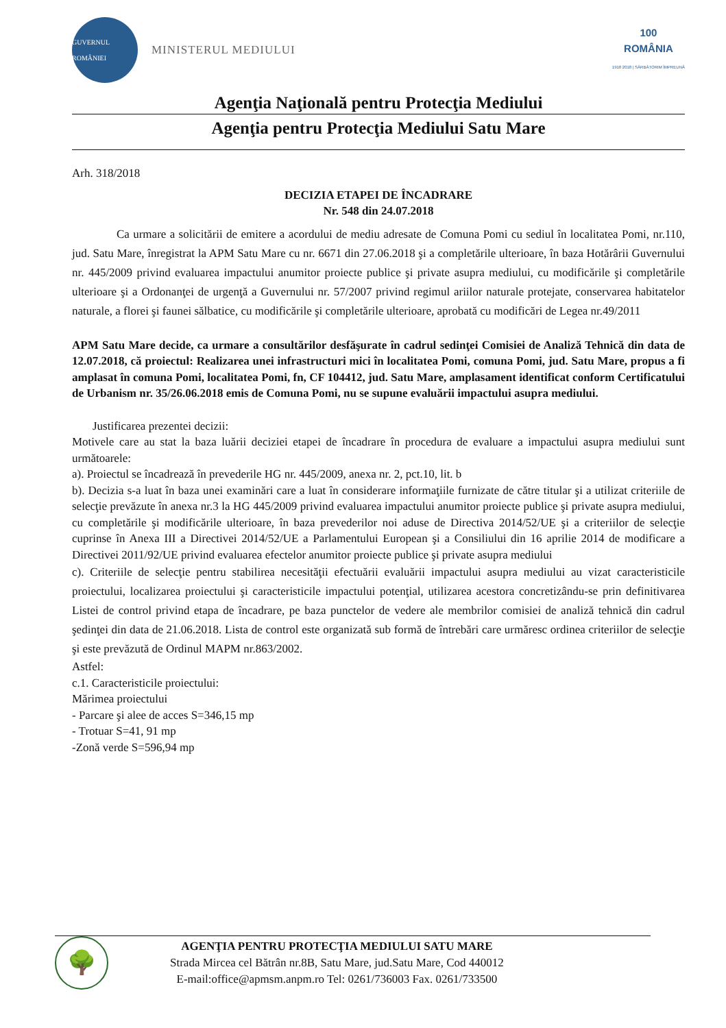GUVERNUL ROMÂNIEI
MINISTERUL MEDIULUI
100
ROMÂNIA
1918 2018 | SĂRBĂTORIM ÎMPREUNĂ
Agenţia Naţională pentru Protecţia Mediului
Agenţia pentru Protecţia Mediului Satu Mare
Arh. 318/2018
DECIZIA ETAPEI DE ÎNCADRARE
Nr. 548 din 24.07.2018
Ca urmare a solicitării de emitere a acordului de mediu adresate de Comuna Pomi cu sediul în localitatea Pomi, nr.110, jud. Satu Mare, înregistrat la APM Satu Mare cu nr. 6671 din 27.06.2018 şi a completările ulterioare, în baza Hotărârii Guvernului nr. 445/2009 privind evaluarea impactului anumitor proiecte publice şi private asupra mediului, cu modificările şi completările ulterioare şi a Ordonanţei de urgenţă a Guvernului nr. 57/2007 privind regimul ariilor naturale protejate, conservarea habitatelor naturale, a florei şi faunei sălbatice, cu modificările şi completările ulterioare, aprobată cu modificări de Legea nr.49/2011
APM Satu Mare decide, ca urmare a consultărilor desfăşurate în cadrul sedinţei Comisiei de Analiză Tehnică din data de 12.07.2018, că proiectul: Realizarea unei infrastructuri mici în localitatea Pomi, comuna Pomi, jud. Satu Mare, propus a fi amplasat în comuna Pomi, localitatea Pomi, fn, CF 104412, jud. Satu Mare, amplasament identificat conform Certificatului de Urbanism nr. 35/26.06.2018 emis de Comuna Pomi, nu se supune evaluării impactului asupra mediului.
Justificarea prezentei decizii:
Motivele care au stat la baza luării deciziei etapei de încadrare în procedura de evaluare a impactului asupra mediului sunt următoarele:
a). Proiectul se încadrează în prevederile HG nr. 445/2009, anexa nr. 2, pct.10, lit. b
b). Decizia s-a luat în baza unei examinări care a luat în considerare informaţiile furnizate de către titular şi a utilizat criteriile de selecţie prevăzute în anexa nr.3 la HG 445/2009 privind evaluarea impactului anumitor proiecte publice şi private asupra mediului, cu completările şi modificările ulterioare, în baza prevederilor noi aduse de Directiva 2014/52/UE şi a criteriilor de selecţie cuprinse în Anexa III a Directivei 2014/52/UE a Parlamentului European şi a Consiliului din 16 aprilie 2014 de modificare a Directivei 2011/92/UE privind evaluarea efectelor anumitor proiecte publice şi private asupra mediului
c). Criteriile de selecţie pentru stabilirea necesităţii efectuării evaluării impactului asupra mediului au vizat caracteristicile proiectului, localizarea proiectului şi caracteristicile impactului potenţial, utilizarea acestora concretizându-se prin definitivarea Listei de control privind etapa de încadrare, pe baza punctelor de vedere ale membrilor comisiei de analiză tehnică din cadrul şedinţei din data de 21.06.2018. Lista de control este organizată sub formă de întrebări care urmăresc ordinea criteriilor de selecţie şi este prevăzută de Ordinul MAPM nr.863/2002.
Astfel:
c.1. Caracteristicile proiectului:
Mărimea proiectului
- Parcare şi alee de acces S=346,15 mp
- Trotuar S=41, 91 mp
-Zonă verde S=596,94 mp
🌳
AGENŢIA PENTRU PROTECŢIA MEDIULUI SATU MARE
Strada Mircea cel Bătrân nr.8B, Satu Mare, jud.Satu Mare, Cod 440012
E-mail:office@apmsm.anpm.ro Tel: 0261/736003 Fax. 0261/733500